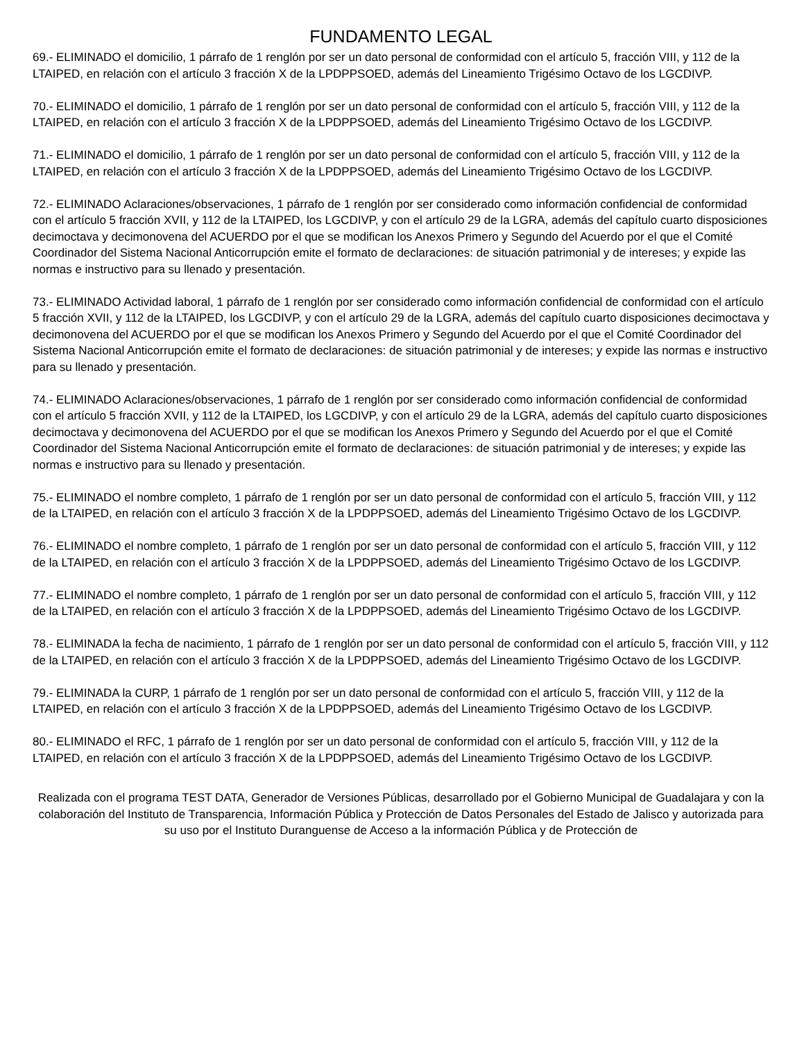FUNDAMENTO LEGAL
69.- ELIMINADO el domicilio, 1 párrafo de 1 renglón por ser un dato personal de conformidad con el artículo 5, fracción VIII, y 112 de la LTAIPED, en relación con el artículo 3 fracción X de la LPDPPSOED, además del Lineamiento Trigésimo Octavo de los LGCDIVP.
70.- ELIMINADO el domicilio, 1 párrafo de 1 renglón por ser un dato personal de conformidad con el artículo 5, fracción VIII, y 112 de la LTAIPED, en relación con el artículo 3 fracción X de la LPDPPSOED, además del Lineamiento Trigésimo Octavo de los LGCDIVP.
71.- ELIMINADO el domicilio, 1 párrafo de 1 renglón por ser un dato personal de conformidad con el artículo 5, fracción VIII, y 112 de la LTAIPED, en relación con el artículo 3 fracción X de la LPDPPSOED, además del Lineamiento Trigésimo Octavo de los LGCDIVP.
72.- ELIMINADO Aclaraciones/observaciones, 1 párrafo de 1 renglón por ser considerado como información confidencial de conformidad con el artículo 5 fracción XVII, y 112 de la LTAIPED, los LGCDIVP, y con el artículo 29 de la LGRA, además del capítulo cuarto disposiciones decimoctava y decimonovena del ACUERDO por el que se modifican los Anexos Primero y Segundo del Acuerdo por el que el Comité Coordinador del Sistema Nacional Anticorrupción emite el formato de declaraciones: de situación patrimonial y de intereses; y expide las normas e instructivo para su llenado y presentación.
73.- ELIMINADO Actividad laboral, 1 párrafo de 1 renglón por ser considerado como información confidencial de conformidad con el artículo 5 fracción XVII, y 112 de la LTAIPED, los LGCDIVP, y con el artículo 29 de la LGRA, además del capítulo cuarto disposiciones decimoctava y decimonovena del ACUERDO por el que se modifican los Anexos Primero y Segundo del Acuerdo por el que el Comité Coordinador del Sistema Nacional Anticorrupción emite el formato de declaraciones: de situación patrimonial y de intereses; y expide las normas e instructivo para su llenado y presentación.
74.- ELIMINADO Aclaraciones/observaciones, 1 párrafo de 1 renglón por ser considerado como información confidencial de conformidad con el artículo 5 fracción XVII, y 112 de la LTAIPED, los LGCDIVP, y con el artículo 29 de la LGRA, además del capítulo cuarto disposiciones decimoctava y decimonovena del ACUERDO por el que se modifican los Anexos Primero y Segundo del Acuerdo por el que el Comité Coordinador del Sistema Nacional Anticorrupción emite el formato de declaraciones: de situación patrimonial y de intereses; y expide las normas e instructivo para su llenado y presentación.
75.- ELIMINADO el nombre completo, 1 párrafo de 1 renglón por ser un dato personal de conformidad con el artículo 5, fracción VIII, y 112 de la LTAIPED, en relación con el artículo 3 fracción X de la LPDPPSOED, además del Lineamiento Trigésimo Octavo de los LGCDIVP.
76.- ELIMINADO el nombre completo, 1 párrafo de 1 renglón por ser un dato personal de conformidad con el artículo 5, fracción VIII, y 112 de la LTAIPED, en relación con el artículo 3 fracción X de la LPDPPSOED, además del Lineamiento Trigésimo Octavo de los LGCDIVP.
77.- ELIMINADO el nombre completo, 1 párrafo de 1 renglón por ser un dato personal de conformidad con el artículo 5, fracción VIII, y 112 de la LTAIPED, en relación con el artículo 3 fracción X de la LPDPPSOED, además del Lineamiento Trigésimo Octavo de los LGCDIVP.
78.- ELIMINADA la fecha de nacimiento, 1 párrafo de 1 renglón por ser un dato personal de conformidad con el artículo 5, fracción VIII, y 112 de la LTAIPED, en relación con el artículo 3 fracción X de la LPDPPSOED, además del Lineamiento Trigésimo Octavo de los LGCDIVP.
79.- ELIMINADA la CURP, 1 párrafo de 1 renglón por ser un dato personal de conformidad con el artículo 5, fracción VIII, y 112 de la LTAIPED, en relación con el artículo 3 fracción X de la LPDPPSOED, además del Lineamiento Trigésimo Octavo de los LGCDIVP.
80.- ELIMINADO el RFC, 1 párrafo de 1 renglón por ser un dato personal de conformidad con el artículo 5, fracción VIII, y 112 de la LTAIPED, en relación con el artículo 3 fracción X de la LPDPPSOED, además del Lineamiento Trigésimo Octavo de los LGCDIVP.
Realizada con el programa TEST DATA, Generador de Versiones Públicas, desarrollado por el Gobierno Municipal de Guadalajara y con la colaboración del Instituto de Transparencia, Información Pública y Protección de Datos Personales del Estado de Jalisco y autorizada para su uso por el Instituto Duranguense de Acceso a la información Pública y de Protección de